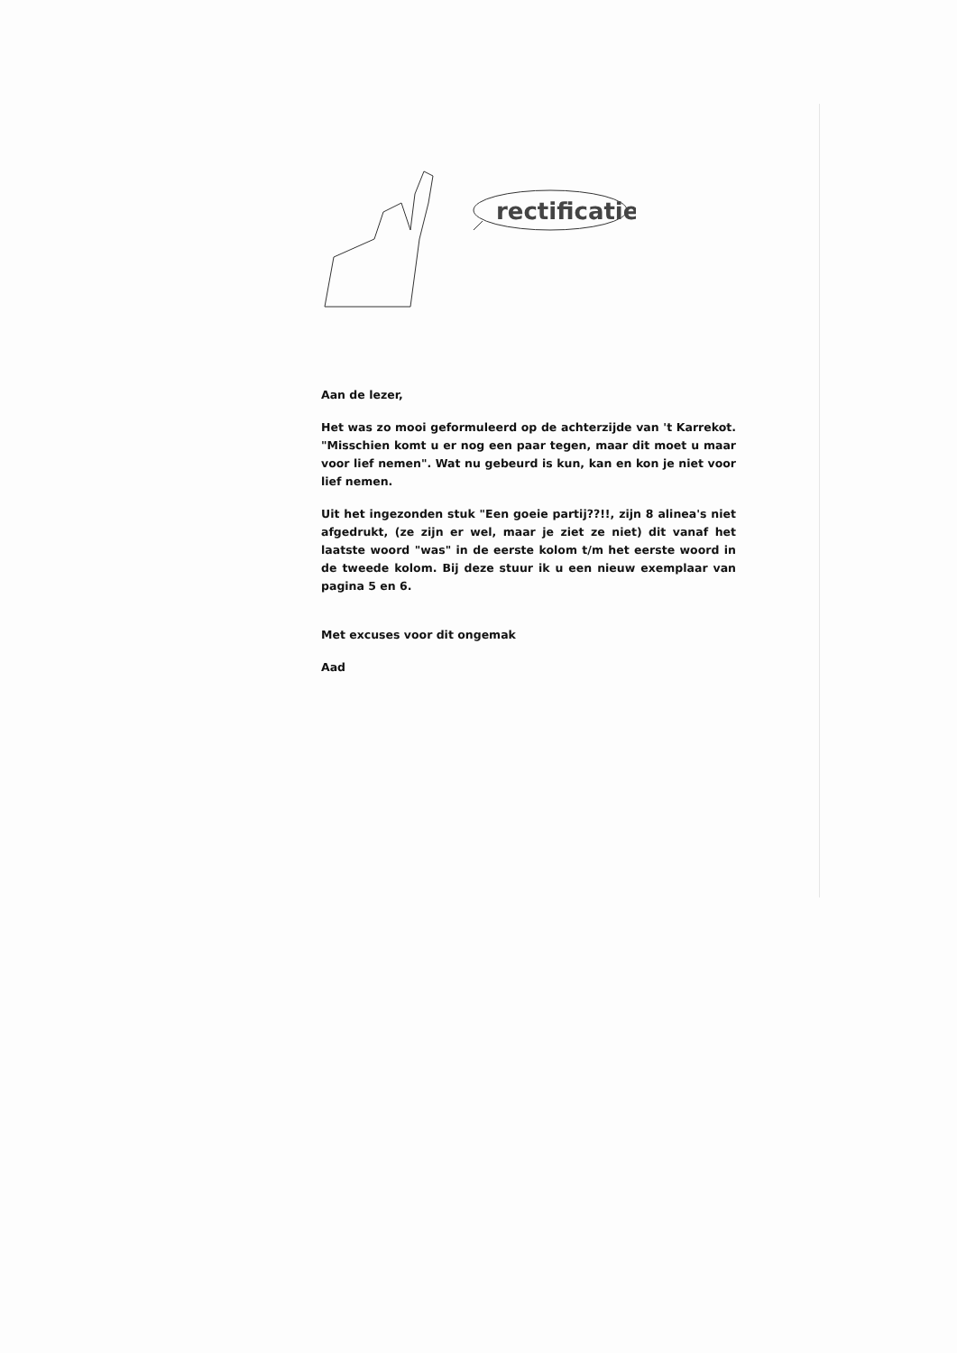rectificatie
Aan de lezer,
Het was zo mooi geformuleerd op de achterzijde van 't Karrekot. "Misschien komt u er nog een paar tegen, maar dit moet u maar voor lief nemen". Wat nu gebeurd is kun, kan en kon je niet voor lief nemen.
Uit het ingezonden stuk "Een goeie partij??!!, zijn 8 alinea's niet afgedrukt, (ze zijn er wel, maar je ziet ze niet) dit vanaf het laatste woord "was" in de eerste kolom t/m het eerste woord in de tweede kolom. Bij deze stuur ik u een nieuw exemplaar van pagina 5 en 6.
Met excuses voor dit ongemak
Aad